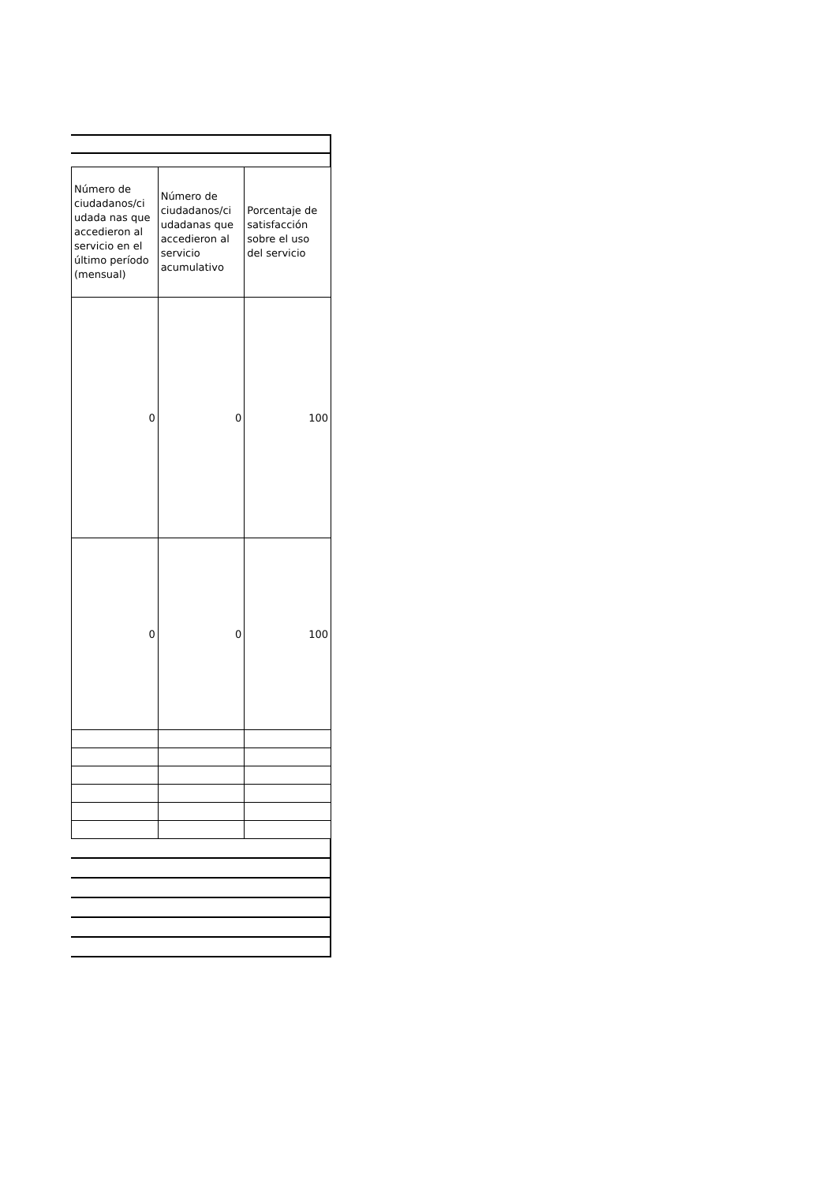| Número de ciudadanos/ci udada nas que accedieron al servicio en el último período (mensual) | Número de ciudadanos/ci udadanas que accedieron al servicio acumulativo | Porcentaje de satisfacción sobre el uso del servicio |
| --- | --- | --- |
| 0 | 0 | 100 |
| 0 | 0 | 100 |